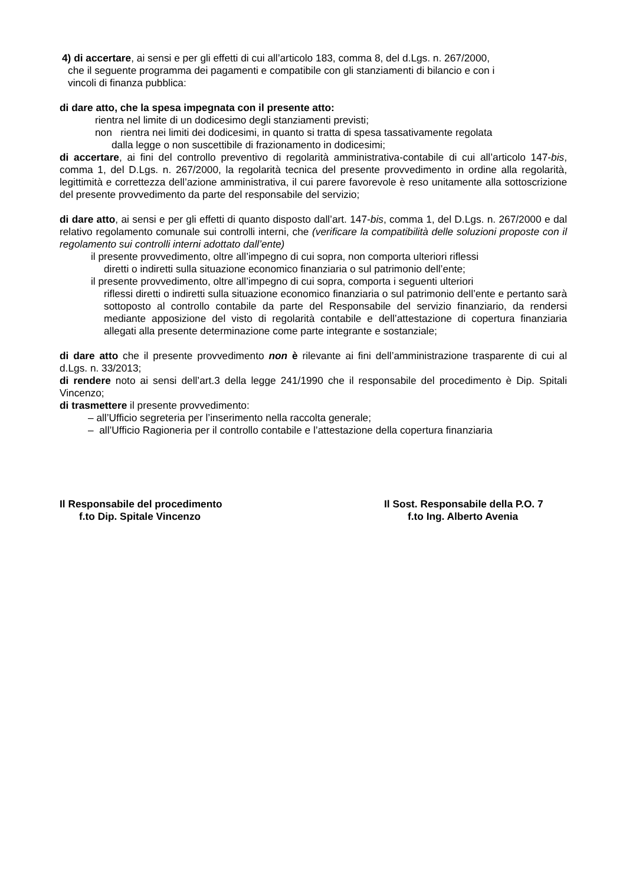4) di accertare, ai sensi e per gli effetti di cui all’articolo 183, comma 8, del d.Lgs. n. 267/2000,
che il seguente programma dei pagamenti e compatibile con gli stanziamenti di bilancio e con i
vincoli di finanza pubblica:
di dare atto, che la spesa impegnata con il presente atto:
rientra nel limite di un dodicesimo degli stanziamenti previsti;
non rientra nei limiti dei dodicesimi, in quanto si tratta di spesa tassativamente regolata
dalla legge o non suscettibile di frazionamento in dodicesimi;
di accertare, ai fini del controllo preventivo di regolarità amministrativa-contabile di cui all’articolo 147-bis, comma 1, del D.Lgs. n. 267/2000, la regolarità tecnica del presente provvedimento in ordine alla regolarità, legittimità e correttezza dell’azione amministrativa, il cui parere favorevole è reso unitamente alla sottoscrizione del presente provvedimento da parte del responsabile del servizio;
di dare atto, ai sensi e per gli effetti di quanto disposto dall’art. 147-bis, comma 1, del D.Lgs. n. 267/2000 e dal relativo regolamento comunale sui controlli interni, che (verificare la compatibilità delle soluzioni proposte con il regolamento sui controlli interni adottato dall’ente)
il presente provvedimento, oltre all’impegno di cui sopra, non comporta ulteriori riflessi
diretti o indiretti sulla situazione economico finanziaria o sul patrimonio dell’ente;
il presente provvedimento, oltre all’impegno di cui sopra, comporta i seguenti ulteriori
riflessi diretti o indiretti sulla situazione economico finanziaria o sul patrimonio dell’ente e pertanto sarà sottoposto al controllo contabile da parte del Responsabile del servizio finanziario, da rendersi mediante apposizione del visto di regolarità contabile e dell’attestazione di copertura finanziaria allegati alla presente determinazione come parte integrante e sostanziale;
di dare atto che il presente provvedimento non è rilevante ai fini dell’amministrazione trasparente di cui al d.Lgs. n. 33/2013;
di rendere noto ai sensi dell’art.3 della legge 241/1990 che il responsabile del procedimento è Dip. Spitali Vincenzo;
di trasmettere il presente provvedimento:
– all’Ufficio segreteria per l’inserimento nella raccolta generale;
– all’Ufficio Ragioneria per il controllo contabile e l’attestazione della copertura finanziaria
Il Responsabile del procedimento
f.to Dip. Spitale Vincenzo
Il Sost. Responsabile della P.O. 7
f.to Ing. Alberto Avenia